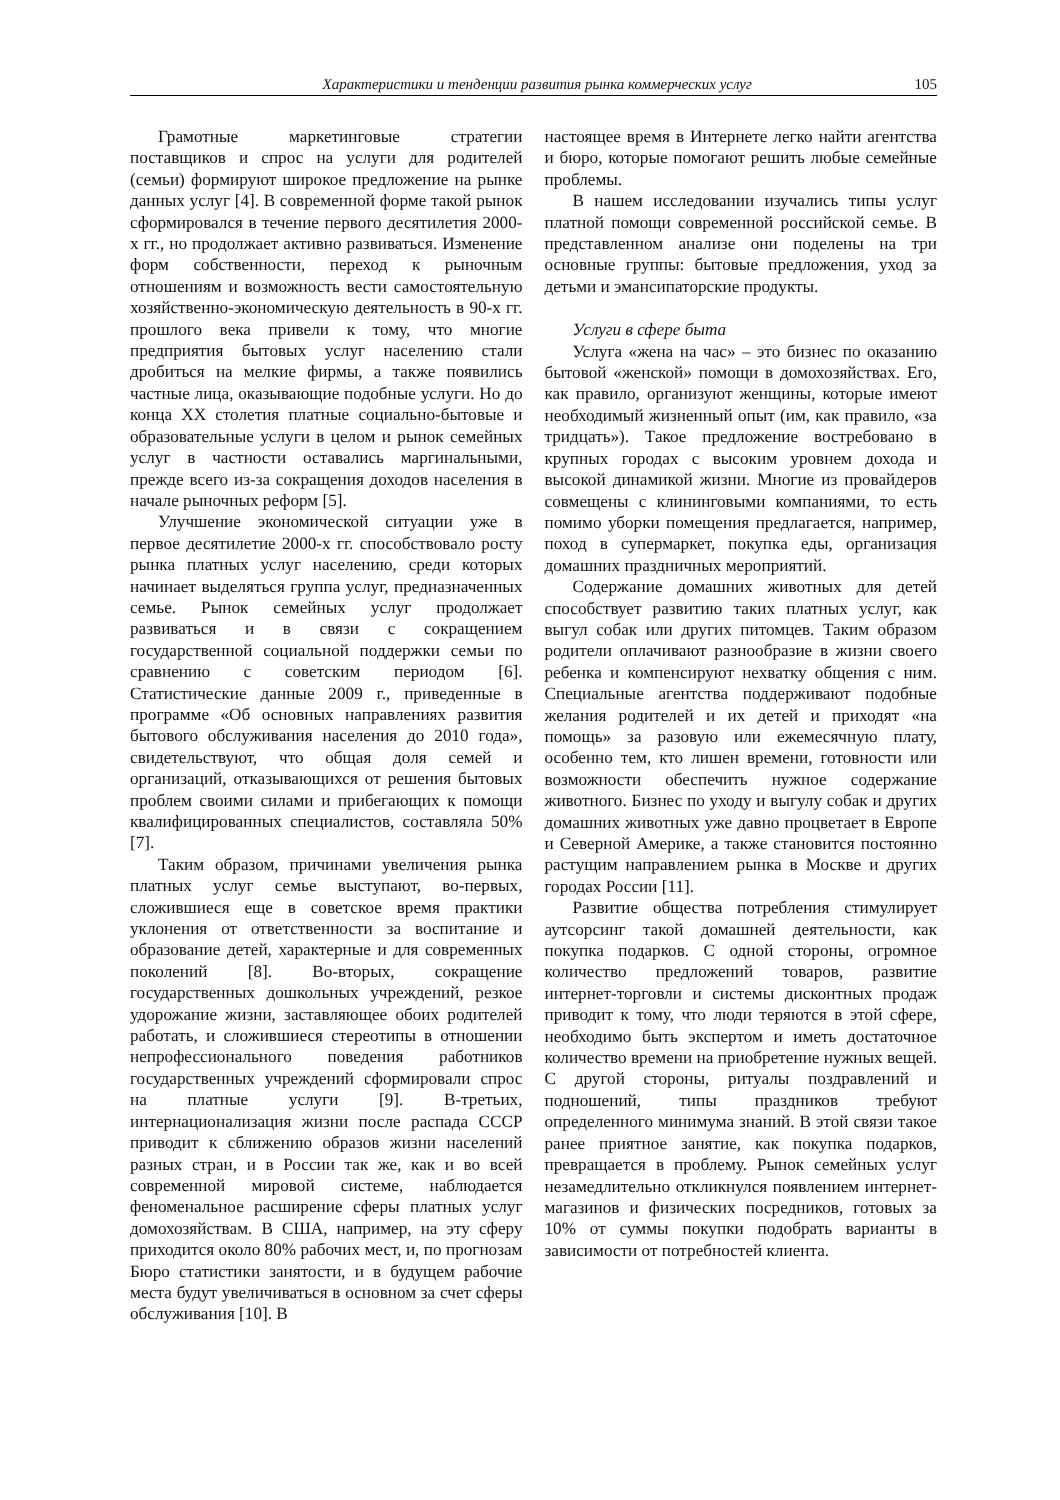Характеристики и тенденции развития рынка коммерческих услуг 105
Грамотные маркетинговые стратегии поставщиков и спрос на услуги для родителей (семьи) формируют широкое предложение на рынке данных услуг [4]. В современной форме такой рынок сформировался в течение первого десятилетия 2000-х гг., но продолжает активно развиваться. Изменение форм собственности, переход к рыночным отношениям и возможность вести самостоятельную хозяйственно-экономическую деятельность в 90-х гг. прошлого века привели к тому, что многие предприятия бытовых услуг населению стали дробиться на мелкие фирмы, а также появились частные лица, оказывающие подобные услуги. Но до конца XX столетия платные социально-бытовые и образовательные услуги в целом и рынок семейных услуг в частности оставались маргинальными, прежде всего из-за сокращения доходов населения в начале рыночных реформ [5].
Улучшение экономической ситуации уже в первое десятилетие 2000-х гг. способствовало росту рынка платных услуг населению, среди которых начинает выделяться группа услуг, предназначенных семье. Рынок семейных услуг продолжает развиваться и в связи с сокращением государственной социальной поддержки семьи по сравнению с советским периодом [6]. Статистические данные 2009 г., приведенные в программе «Об основных направлениях развития бытового обслуживания населения до 2010 года», свидетельствуют, что общая доля семей и организаций, отказывающихся от решения бытовых проблем своими силами и прибегающих к помощи квалифицированных специалистов, составляла 50% [7].
Таким образом, причинами увеличения рынка платных услуг семье выступают, во-первых, сложившиеся еще в советское время практики уклонения от ответственности за воспитание и образование детей, характерные и для современных поколений [8]. Во-вторых, сокращение государственных дошкольных учреждений, резкое удорожание жизни, заставляющее обоих родителей работать, и сложившиеся стереотипы в отношении непрофессионального поведения работников государственных учреждений сформировали спрос на платные услуги [9]. В-третьих, интернационализация жизни после распада СССР приводит к сближению образов жизни населений разных стран, и в России так же, как и во всей современной мировой системе, наблюдается феноменальное расширение сферы платных услуг домохозяйствам. В США, например, на эту сферу приходится около 80% рабочих мест, и, по прогнозам Бюро статистики занятости, и в будущем рабочие места будут увеличиваться в основном за счет сферы обслуживания [10]. В
настоящее время в Интернете легко найти агентства и бюро, которые помогают решить любые семейные проблемы.
В нашем исследовании изучались типы услуг платной помощи современной российской семье. В представленном анализе они поделены на три основные группы: бытовые предложения, уход за детьми и эмансипаторские продукты.
Услуги в сфере быта
Услуга «жена на час» – это бизнес по оказанию бытовой «женской» помощи в домохозяйствах. Его, как правило, организуют женщины, которые имеют необходимый жизненный опыт (им, как правило, «за тридцать»). Такое предложение востребовано в крупных городах с высоким уровнем дохода и высокой динамикой жизни. Многие из провайдеров совмещены с клининговыми компаниями, то есть помимо уборки помещения предлагается, например, поход в супермаркет, покупка еды, организация домашних праздничных мероприятий.
Содержание домашних животных для детей способствует развитию таких платных услуг, как выгул собак или других питомцев. Таким образом родители оплачивают разнообразие в жизни своего ребенка и компенсируют нехватку общения с ним. Специальные агентства поддерживают подобные желания родителей и их детей и приходят «на помощь» за разовую или ежемесячную плату, особенно тем, кто лишен времени, готовности или возможности обеспечить нужное содержание животного. Бизнес по уходу и выгулу собак и других домашних животных уже давно процветает в Европе и Северной Америке, а также становится постоянно растущим направлением рынка в Москве и других городах России [11].
Развитие общества потребления стимулирует аутсорсинг такой домашней деятельности, как покупка подарков. С одной стороны, огромное количество предложений товаров, развитие интернет-торговли и системы дисконтных продаж приводит к тому, что люди теряются в этой сфере, необходимо быть экспертом и иметь достаточное количество времени на приобретение нужных вещей. С другой стороны, ритуалы поздравлений и подношений, типы праздников требуют определенного минимума знаний. В этой связи такое ранее приятное занятие, как покупка подарков, превращается в проблему. Рынок семейных услуг незамедлительно откликнулся появлением интернет-магазинов и физических посредников, готовых за 10% от суммы покупки подобрать варианты в зависимости от потребностей клиента.